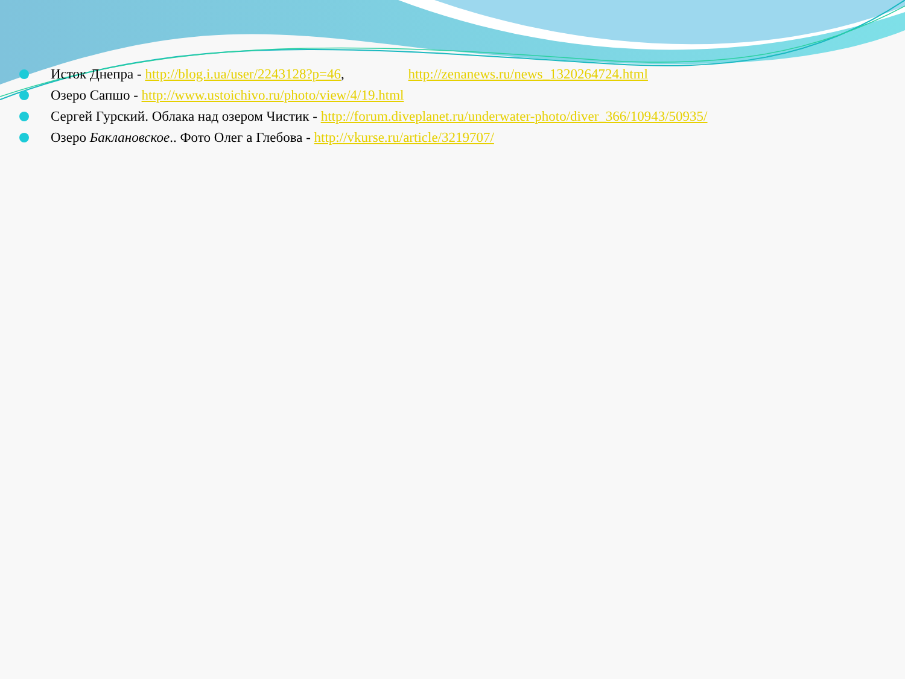Исток Днепра - http://blog.i.ua/user/2243128?p=46, http://zenanews.ru/news_1320264724.html
Озеро Сапшо - http://www.ustoichivo.ru/photo/view/4/19.html
Сергей Гурский. Облака над озером Чистик - http://forum.diveplanet.ru/underwater-photo/diver_366/10943/50935/
Озеро Баклановское.. Фото Олег а Глебова - http://vkurse.ru/article/3219707/